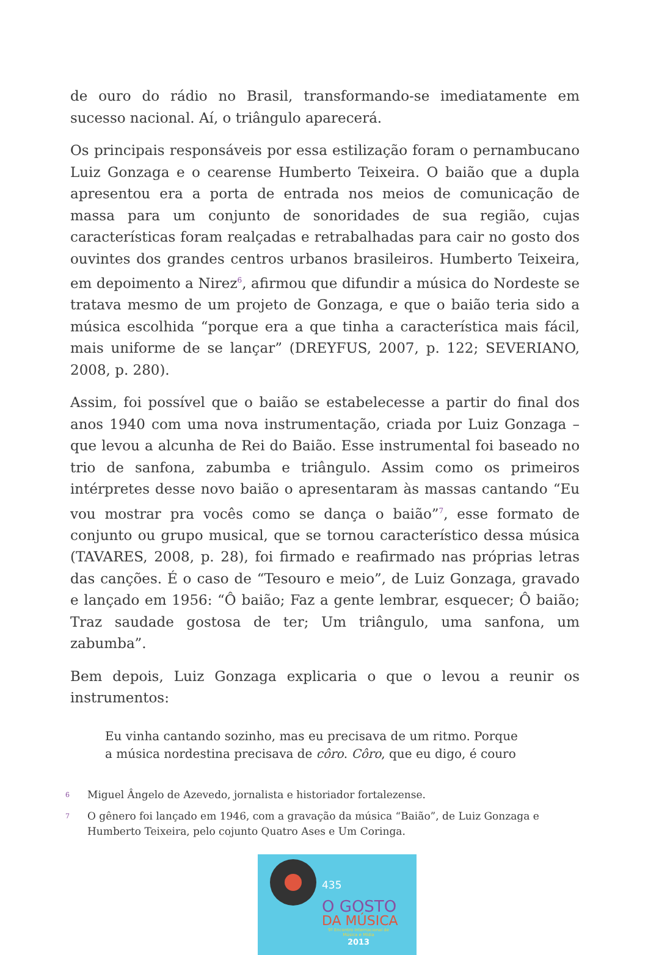de ouro do rádio no Brasil, transformando-se imediatamente em sucesso nacional. Aí, o triângulo aparecerá.
Os principais responsáveis por essa estilização foram o pernambucano Luiz Gonzaga e o cearense Humberto Teixeira. O baião que a dupla apresentou era a porta de entrada nos meios de comunicação de massa para um conjunto de sonoridades de sua região, cujas características foram realçadas e retrabalhadas para cair no gosto dos ouvintes dos grandes centros urbanos brasileiros. Humberto Teixeira, em depoimento a Nirez<sup>6</sup>, afirmou que difundir a música do Nordeste se tratava mesmo de um projeto de Gonzaga, e que o baião teria sido a música escolhida “porque era a que tinha a característica mais fácil, mais uniforme de se lançar” (DREYFUS, 2007, p. 122; SEVERIANO, 2008, p. 280).
Assim, foi possível que o baião se estabelecesse a partir do final dos anos 1940 com uma nova instrumentação, criada por Luiz Gonzaga – que levou a alcunha de Rei do Baião. Esse instrumental foi baseado no trio de sanfona, zabumba e triângulo. Assim como os primeiros intérpretes desse novo baião o apresentaram às massas cantando “Eu vou mostrar pra vocês como se dança o baião”<sup>7</sup>, esse formato de conjunto ou grupo musical, que se tornou característico dessa música (TAVARES, 2008, p. 28), foi firmado e reafirmado nas próprias letras das canções. É o caso de “Tesouro e meio”, de Luiz Gonzaga, gravado e lançado em 1956: “Ô baião; Faz a gente lembrar, esquecer; Ô baião; Traz saudade gostosa de ter; Um triângulo, uma sanfona, um zabumba”.
Bem depois, Luiz Gonzaga explicaria o que o levou a reunir os instrumentos:
Eu vinha cantando sozinho, mas eu precisava de um ritmo. Porque a música nordestina precisava de côro. Côro, que eu digo, é couro
6 Miguel Ângelo de Azevedo, jornalista e historiador fortalezense.
7 O gênero foi lançado em 1946, com a gravação da música “Baião”, de Luiz Gonzaga e Humberto Teixeira, pelo cojunto Quatro Ases e Um Coringa.
435
O GOSTO
DA MÚSICA
9º Encontro Internacional de Música e Mídia
2013